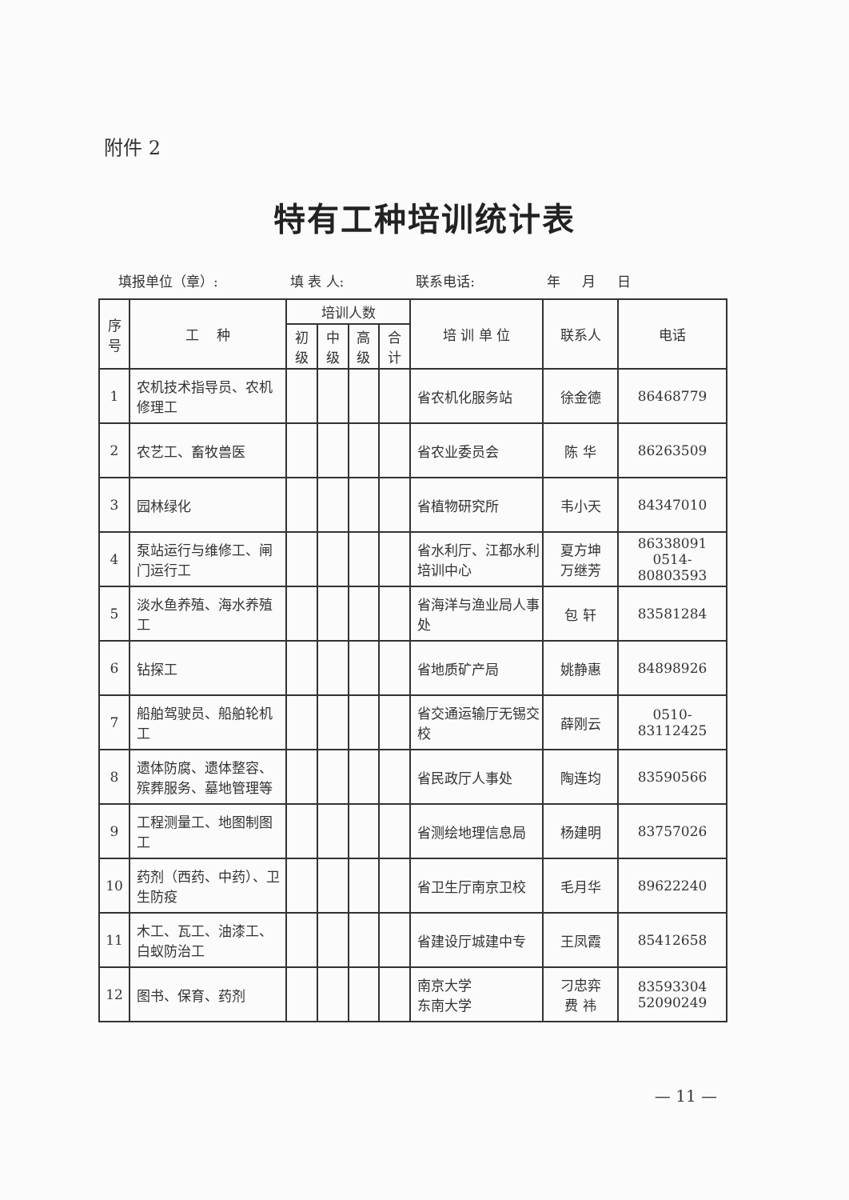附件 2
特有工种培训统计表
填报单位（章）: 填 表 人: 联系电话: 年 月 日
| 序号 | 工 种 | 培训人数 | | | | 培 训 单 位 | 联系人 | 电话 |
| --- | --- | --- | --- | --- | --- | --- | --- | --- |
| | | 初级 | 中级 | 高级 | 合计 | | | |
| 1 | 农机技术指导员、农机修理工 | | | | | 省农机化服务站 | 徐金德 | 86468779 |
| 2 | 农艺工、畜牧兽医 | | | | | 省农业委员会 | 陈 华 | 86263509 |
| 3 | 园林绿化 | | | | | 省植物研究所 | 韦小天 | 84347010 |
| 4 | 泵站运行与维修工、闸门运行工 | | | | | 省水利厅、江都水利培训中心 | 夏方坤 万继芳 | 86338091 0514-80803593 |
| 5 | 淡水鱼养殖、海水养殖工 | | | | | 省海洋与渔业局人事处 | 包 轩 | 83581284 |
| 6 | 钻探工 | | | | | 省地质矿产局 | 姚静惠 | 84898926 |
| 7 | 船舶驾驶员、船舶轮机工 | | | | | 省交通运输厅无锡交校 | 薛刚云 | 0510-83112425 |
| 8 | 遗体防腐、遗体整容、殡葬服务、墓地管理等 | | | | | 省民政厅人事处 | 陶连均 | 83590566 |
| 9 | 工程测量工、地图制图工 | | | | | 省测绘地理信息局 | 杨建明 | 83757026 |
| 10 | 药剂（西药、中药）、卫生防疫 | | | | | 省卫生厅南京卫校 | 毛月华 | 89622240 |
| 11 | 木工、瓦工、油漆工、白蚁防治工 | | | | | 省建设厅城建中专 | 王凤霞 | 85412658 |
| 12 | 图书、保育、药剂 | | | | | 南京大学 东南大学 | 刁忠弈 费 祎 | 83593304 52090249 |
— 11 —